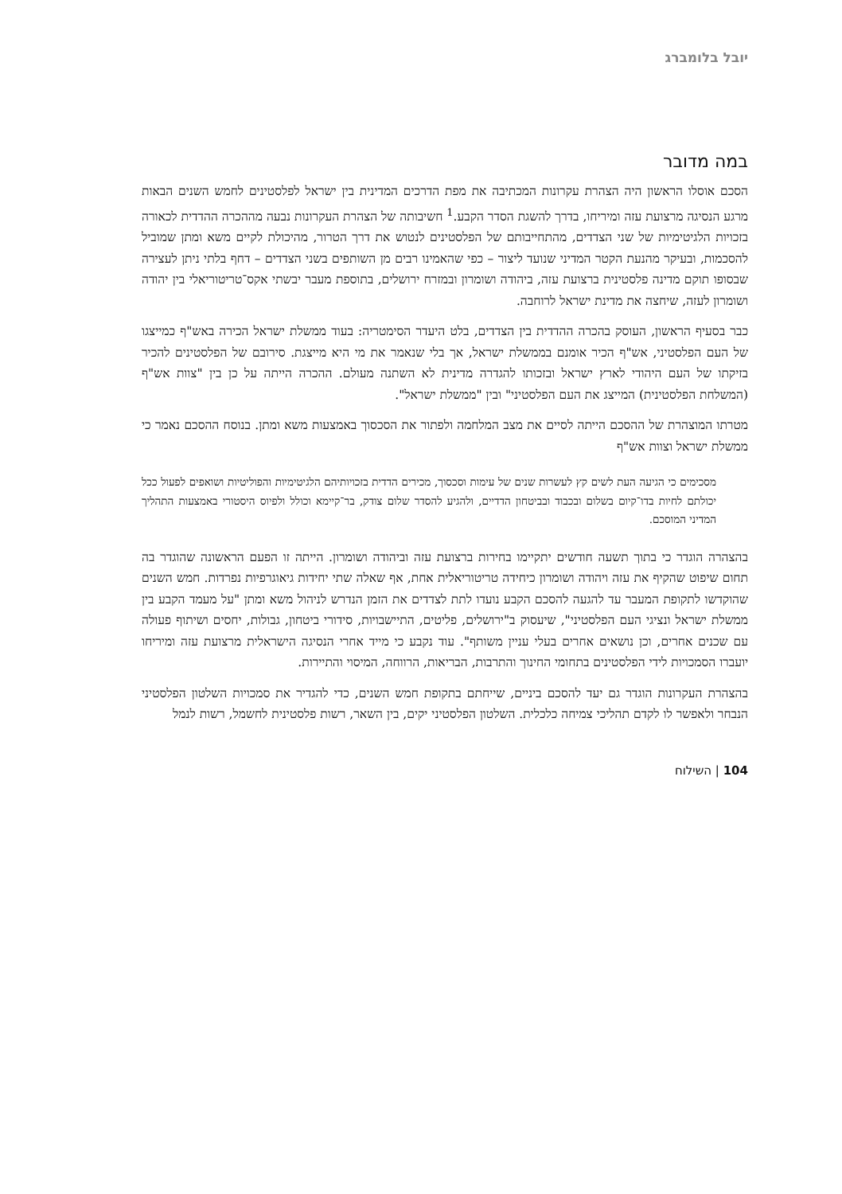יובל בלומברג
במה מדובר
הסכם אוסלו הראשון היה הצהרת עקרונות המכתיבה את מפת הדרכים המדינית בין ישראל לפלסטינים לחמש השנים הבאות מרגע הנסיגה מרצועת עזה ומיריחו, בדרך להשגת הסדר הקבע.<sup>1</sup> חשיבותה של הצהרת העקרונות נבעה מההכרה ההדדית לכאורה בזכויות הלגיטימיות של שני הצדדים, מהתחייבותם של הפלסטינים לנטוש את דרך הטרור, מהיכולת לקיים משא ומתן שמוביל להסכמות, ובעיקר מהנעת הקטר המדיני שנועד ליצור – כפי שהאמינו רבים מן השותפים בשני הצדדים – דחף בלתי ניתן לעצירה שבסופו תוקם מדינה פלסטינית ברצועת עזה, ביהודה ושומרון ובמזרח ירושלים, בתוספת מעבר יבשתי אקס־טריטוריאלי בין יהודה ושומרון לעזה, שיחצה את מדינת ישראל לרוחבה.
כבר בסעיף הראשון, העוסק בהכרה ההדדית בין הצדדים, בלט היעדר הסימטריה: בעוד ממשלת ישראל הכירה באש"ף כמייצגו של העם הפלסטיני, אש"ף הכיר אומנם בממשלת ישראל, אך בלי שנאמר את מי היא מייצגת. סירובם של הפלסטינים להכיר בזיקתו של העם היהודי לארץ ישראל ובזכותו להגדרה מדינית לא השתנה מעולם. ההכרה הייתה על כן בין "צוות אש"ף (המשלחת הפלסטינית) המייצג את העם הפלסטיני" ובין "ממשלת ישראל".
מטרתו המוצהרת של ההסכם הייתה לסיים את מצב המלחמה ולפתור את הסכסוך באמצעות משא ומתן. בנוסח ההסכם נאמר כי ממשלת ישראל וצוות אש"ף
מסכימים כי הגיעה העת לשים קץ לעשרות שנים של עימות וסכסוך, מכירים הדדית בזכויותיהם הלגיטימיות והפוליטיות ושואפים לפעול ככל יכולתם לחיות בדו־קיום בשלום ובכבוד ובביטחון הדדיים, ולהגיע להסדר שלום צודק, בר־קיימא וכולל ולפיוס היסטורי באמצעות התהליך המדיני המוסכם.
בהצהרה הוגדר כי בתוך תשעה חודשים יתקיימו בחירות ברצועת עזה וביהודה ושומרון. הייתה זו הפעם הראשונה שהוגדר בה תחום שיפוט שהקיף את עזה ויהודה ושומרון כיחידה טריטוריאלית אחת, אף שאלה שתי יחידות גיאוגרפיות נפרדות. חמש השנים שהוקדשו לתקופת המעבר עד להגעה להסכם הקבע נועדו לתת לצדדים את הזמן הנדרש לניהול משא ומתן "על מעמד הקבע בין ממשלת ישראל ונציגי העם הפלסטיני", שיעסוק ב"ירושלים, פליטים, התיישבויות, סידורי ביטחון, גבולות, יחסים ושיתוף פעולה עם שכנים אחרים, וכן נושאים אחרים בעלי עניין משותף". עוד נקבע כי מייד אחרי הנסיגה הישראלית מרצועת עזה ומיריחו יועברו הסמכויות לידי הפלסטינים בתחומי החינוך והתרבות, הבריאות, הרווחה, המיסוי והתיירות.
בהצהרת העקרונות הוגדר גם יעד להסכם ביניים, שייחתם בתקופת חמש השנים, כדי להגדיר את סמכויות השלטון הפלסטיני הנבחר ולאפשר לו לקדם תהליכי צמיחה כלכלית. השלטון הפלסטיני יקים, בין השאר, רשות פלסטינית לחשמל, רשות לנמל
104 | השילוח